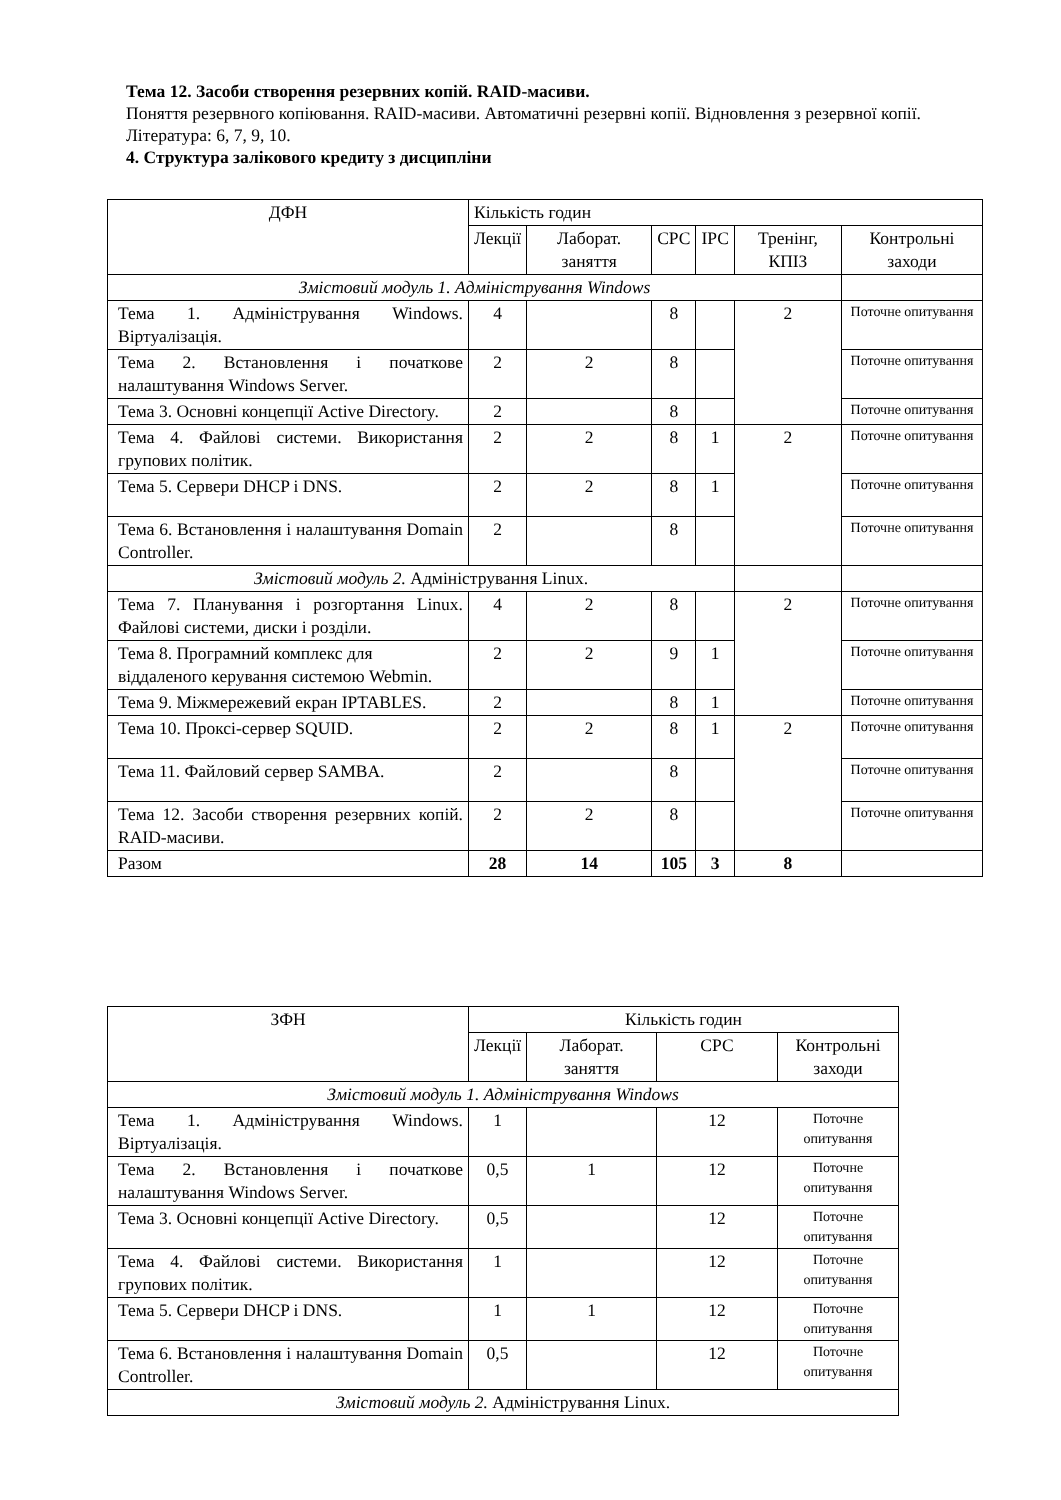Тема 12. Засоби створення резервних копій. RAID-масиви.
Поняття резервного копіювання. RAID-масиви. Автоматичні резервні копії. Відновлення з резервної копії.
Література: 6, 7, 9, 10.
4. Структура залікового кредиту з дисципліни
| ДФН | Кількість годин | | | | | |
| --- | --- | --- | --- | --- | --- | --- |
| | Лекції | Лаборат. заняття | СРС | ІРС | Тренінг, КПІЗ | Контрольні заходи |
| Змістовий модуль 1. Адміністрування Windows | | | | | | |
| Тема 1. Адміністрування Windows. Віртуалізація. | 4 | | 8 | | 2 | Поточне опитування |
| Тема 2. Встановлення і початкове налаштування Windows Server. | 2 | 2 | 8 | | | Поточне опитування |
| Тема 3. Основні концепції Active Directory. | 2 | | 8 | | | Поточне опитування |
| Тема 4. Файлові системи. Використання групових політик. | 2 | 2 | 8 | 1 | 2 | Поточне опитування |
| Тема 5. Сервери DHCP і DNS. | 2 | 2 | 8 | 1 | | Поточне опитування |
| Тема 6. Встановлення і налаштування Domain Controller. | 2 | | 8 | | | Поточне опитування |
| Змістовий модуль 2. Адміністрування Linux. | | | | | | |
| Тема 7. Планування і розгортання Linux. Файлові системи, диски і розділи. | 4 | 2 | 8 | | 2 | Поточне опитування |
| Тема 8. Програмний комплекс для віддаленого керування системою Webmin. | 2 | 2 | 9 | 1 | | Поточне опитування |
| Тема 9. Міжмережевий екран IPTABLES. | 2 | | 8 | 1 | | Поточне опитування |
| Тема 10. Проксі-сервер SQUID. | 2 | 2 | 8 | 1 | 2 | Поточне опитування |
| Тема 11. Файловий сервер SAMBA. | 2 | | 8 | | | Поточне опитування |
| Тема 12. Засоби створення резервних копій. RAID-масиви. | 2 | 2 | 8 | | | Поточне опитування |
| Разом | 28 | 14 | 105 | 3 | 8 | |
| ЗФН | Кількість годин | | | |
| --- | --- | --- | --- | --- |
| | Лекції | Лаборат. заняття | СРС | Контрольні заходи |
| Змістовий модуль 1. Адміністрування Windows | | | | |
| Тема 1. Адміністрування Windows. Віртуалізація. | 1 | | 12 | Поточне опитування |
| Тема 2. Встановлення і початкове налаштування Windows Server. | 0,5 | 1 | 12 | Поточне опитування |
| Тема 3. Основні концепції Active Directory. | 0,5 | | 12 | Поточне опитування |
| Тема 4. Файлові системи. Використання групових політик. | 1 | | 12 | Поточне опитування |
| Тема 5. Сервери DHCP і DNS. | 1 | 1 | 12 | Поточне опитування |
| Тема 6. Встановлення і налаштування Domain Controller. | 0,5 | | 12 | Поточне опитування |
| Змістовий модуль 2. Адміністрування Linux. | | | | |